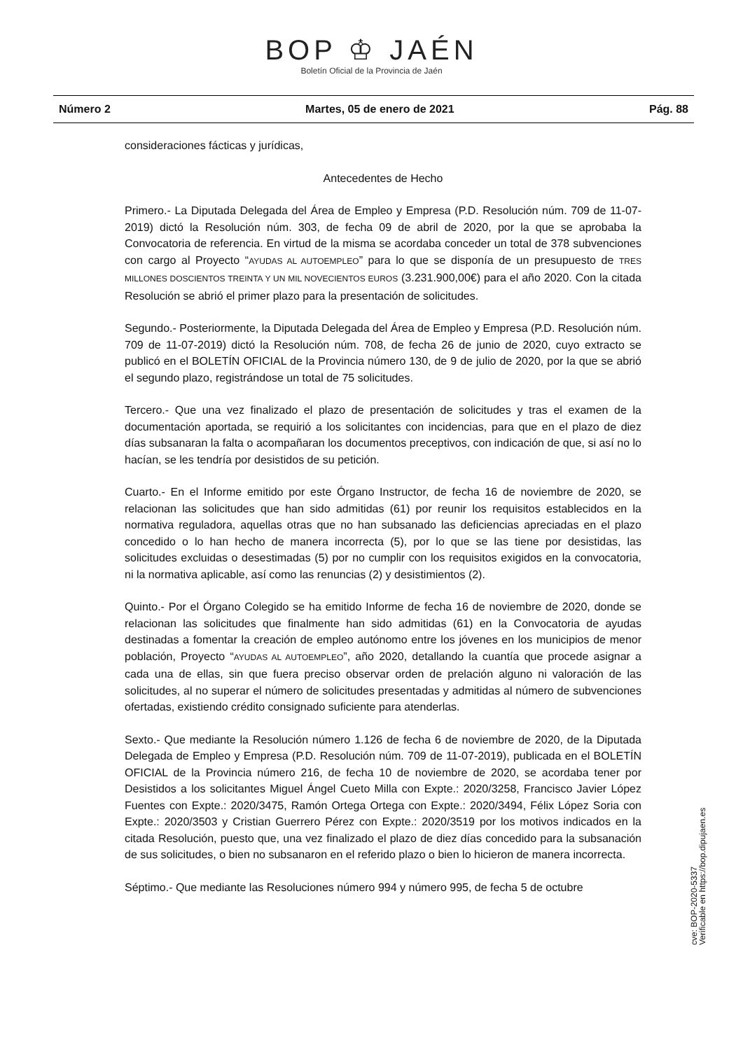BOP ♔ JAÉN
Boletín Oficial de la Provincia de Jaén
Número 2 Martes, 05 de enero de 2021 Pág. 88
consideraciones fácticas y jurídicas,
Antecedentes de Hecho
Primero.- La Diputada Delegada del Área de Empleo y Empresa (P.D. Resolución núm. 709 de 11-07-2019) dictó la Resolución núm. 303, de fecha 09 de abril de 2020, por la que se aprobaba la Convocatoria de referencia. En virtud de la misma se acordaba conceder un total de 378 subvenciones con cargo al Proyecto “AYUDAS AL AUTOEMPLEO” para lo que se disponía de un presupuesto de TRES MILLONES DOSCIENTOS TREINTA Y UN MIL NOVECIENTOS EUROS (3.231.900,00€) para el año 2020. Con la citada Resolución se abrió el primer plazo para la presentación de solicitudes.
Segundo.- Posteriormente, la Diputada Delegada del Área de Empleo y Empresa (P.D. Resolución núm. 709 de 11-07-2019) dictó la Resolución núm. 708, de fecha 26 de junio de 2020, cuyo extracto se publicó en el BOLETÍN OFICIAL de la Provincia número 130, de 9 de julio de 2020, por la que se abrió el segundo plazo, registrándose un total de 75 solicitudes.
Tercero.- Que una vez finalizado el plazo de presentación de solicitudes y tras el examen de la documentación aportada, se requirió a los solicitantes con incidencias, para que en el plazo de diez días subsanaran la falta o acompañaran los documentos preceptivos, con indicación de que, si así no lo hacían, se les tendría por desistidos de su petición.
Cuarto.- En el Informe emitido por este Órgano Instructor, de fecha 16 de noviembre de 2020, se relacionan las solicitudes que han sido admitidas (61) por reunir los requisitos establecidos en la normativa reguladora, aquellas otras que no han subsanado las deficiencias apreciadas en el plazo concedido o lo han hecho de manera incorrecta (5), por lo que se las tiene por desistidas, las solicitudes excluidas o desestimadas (5) por no cumplir con los requisitos exigidos en la convocatoria, ni la normativa aplicable, así como las renuncias (2) y desistimientos (2).
Quinto.- Por el Órgano Colegido se ha emitido Informe de fecha 16 de noviembre de 2020, donde se relacionan las solicitudes que finalmente han sido admitidas (61) en la Convocatoria de ayudas destinadas a fomentar la creación de empleo autónomo entre los jóvenes en los municipios de menor población, Proyecto “AYUDAS AL AUTOEMPLEO”, año 2020, detallando la cuantía que procede asignar a cada una de ellas, sin que fuera preciso observar orden de prelación alguno ni valoración de las solicitudes, al no superar el número de solicitudes presentadas y admitidas al número de subvenciones ofertadas, existiendo crédito consignado suficiente para atenderlas.
Sexto.- Que mediante la Resolución número 1.126 de fecha 6 de noviembre de 2020, de la Diputada Delegada de Empleo y Empresa (P.D. Resolución núm. 709 de 11-07-2019), publicada en el BOLETÍN OFICIAL de la Provincia número 216, de fecha 10 de noviembre de 2020, se acordaba tener por Desistidos a los solicitantes Miguel Ángel Cueto Milla con Expte.: 2020/3258, Francisco Javier López Fuentes con Expte.: 2020/3475, Ramón Ortega Ortega con Expte.: 2020/3494, Félix López Soria con Expte.: 2020/3503 y Cristian Guerrero Pérez con Expte.: 2020/3519 por los motivos indicados en la citada Resolución, puesto que, una vez finalizado el plazo de diez días concedido para la subsanación de sus solicitudes, o bien no subsanaron en el referido plazo o bien lo hicieron de manera incorrecta.
Séptimo.- Que mediante las Resoluciones número 994 y número 995, de fecha 5 de octubre
cve: BOP-2020-5337
Verificable en https://bop.dipujaen.es